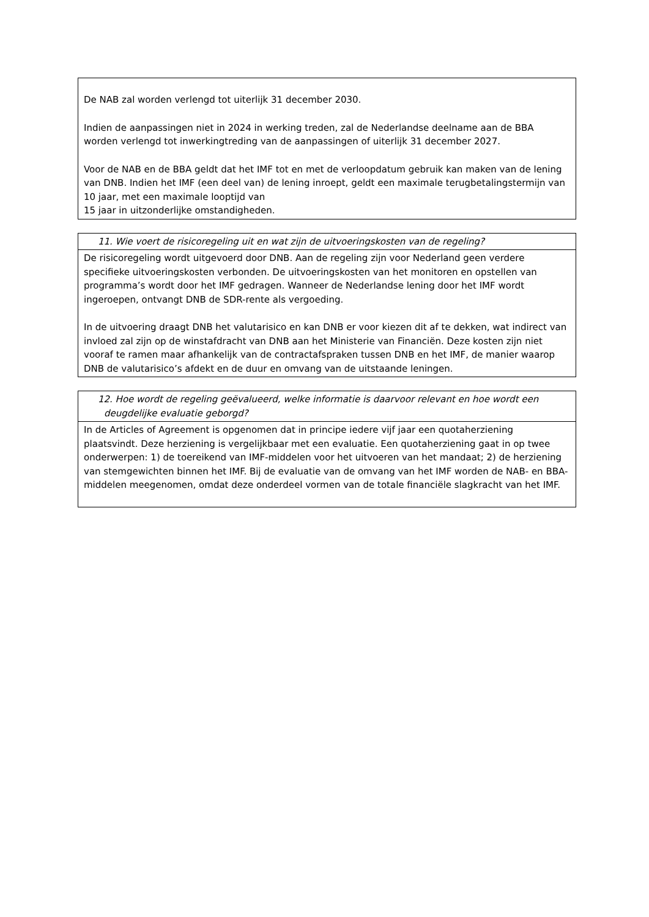| De NAB zal worden verlengd tot uiterlijk 31 december 2030. Indien de aanpassingen niet in 2024 in werking treden, zal de Nederlandse deelname aan de BBA worden verlengd tot inwerkingtreding van de aanpassingen of uiterlijk 31 december 2027. Voor de NAB en de BBA geldt dat het IMF tot en met de verloopdatum gebruik kan maken van de lening van DNB. Indien het IMF (een deel van) de lening inroept, geldt een maximale terugbetalingstermijn van 10 jaar, met een maximale looptijd van 15 jaar in uitzonderlijke omstandigheden. |
| 11. Wie voert de risicoregeling uit en wat zijn de uitvoeringskosten van de regeling? |
| De risicoregeling wordt uitgevoerd door DNB. Aan de regeling zijn voor Nederland geen verdere specifieke uitvoeringskosten verbonden. De uitvoeringskosten van het monitoren en opstellen van programma’s wordt door het IMF gedragen. Wanneer de Nederlandse lening door het IMF wordt ingeroepen, ontvangt DNB de SDR-rente als vergoeding. In de uitvoering draagt DNB het valutarisico en kan DNB er voor kiezen dit af te dekken, wat indirect van invloed zal zijn op de winstafdracht van DNB aan het Ministerie van Financiën. Deze kosten zijn niet vooraf te ramen maar afhankelijk van de contractafspraken tussen DNB en het IMF, de manier waarop DNB de valutarisico’s afdekt en de duur en omvang van de uitstaande leningen. |
| 12. Hoe wordt de regeling geëvalueerd, welke informatie is daarvoor relevant en hoe wordt een deugdelijke evaluatie geborgd? |
| In de Articles of Agreement is opgenomen dat in principe iedere vijf jaar een quotaherziening plaatsvindt. Deze herziening is vergelijkbaar met een evaluatie. Een quotaherziening gaat in op twee onderwerpen: 1) de toereikend van IMF-middelen voor het uitvoeren van het mandaat; 2) de herziening van stemgewichten binnen het IMF. Bij de evaluatie van de omvang van het IMF worden de NAB- en BBA-middelen meegenomen, omdat deze onderdeel vormen van de totale financiële slagkracht van het IMF. |